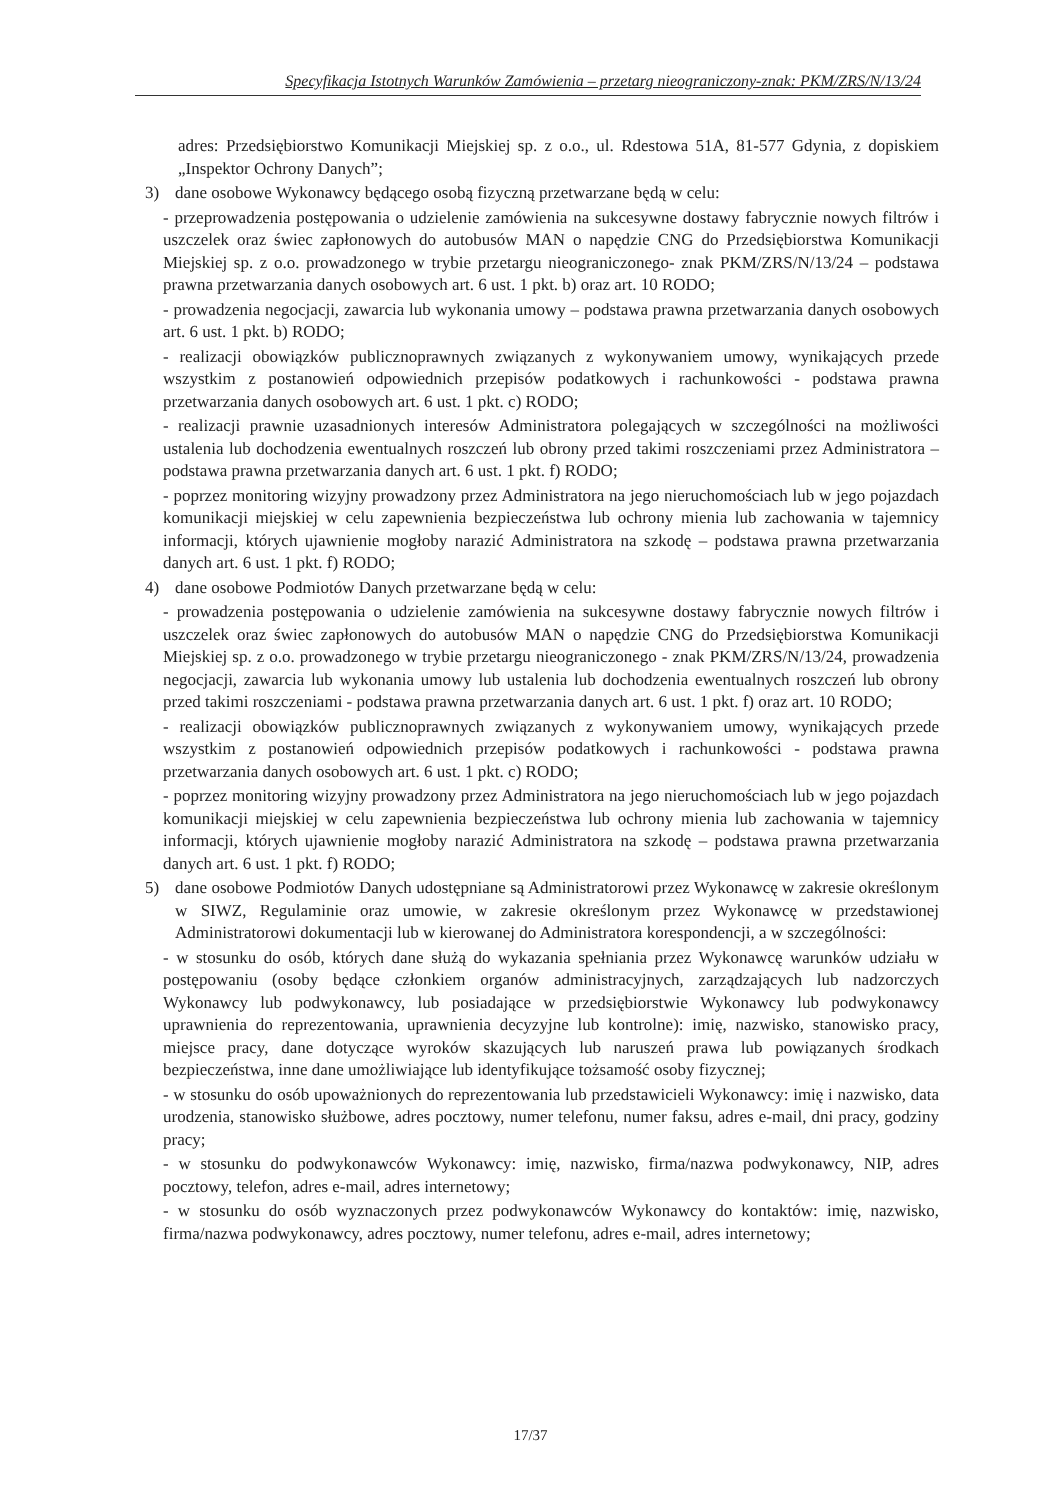Specyfikacja Istotnych Warunków Zamówienia – przetarg nieograniczony-znak: PKM/ZRS/N/13/24
adres: Przedsiębiorstwo Komunikacji Miejskiej sp. z o.o., ul. Rdestowa 51A, 81-577 Gdynia, z dopiskiem „Inspektor Ochrony Danych”;
3) dane osobowe Wykonawcy będącego osobą fizyczną przetwarzane będą w celu:
- przeprowadzenia postępowania o udzielenie zamówienia na sukcesywne dostawy fabrycznie nowych filtrów i uszczelek oraz świec zapłonowych do autobusów MAN o napędzie CNG do Przedsiębiorstwa Komunikacji Miejskiej sp. z o.o. prowadzonego w trybie przetargu nieograniczonego- znak PKM/ZRS/N/13/24 – podstawa prawna przetwarzania danych osobowych art. 6 ust. 1 pkt. b) oraz art. 10 RODO;
- prowadzenia negocjacji, zawarcia lub wykonania umowy – podstawa prawna przetwarzania danych osobowych art. 6 ust. 1 pkt. b) RODO;
- realizacji obowiązków publicznoprawnych związanych z wykonywaniem umowy, wynikających przede wszystkim z postanowień odpowiednich przepisów podatkowych i rachunkowości - podstawa prawna przetwarzania danych osobowych art. 6 ust. 1 pkt. c) RODO;
- realizacji prawnie uzasadnionych interesów Administratora polegających w szczególności na możliwości ustalenia lub dochodzenia ewentualnych roszczeń lub obrony przed takimi roszczeniami przez Administratora – podstawa prawna przetwarzania danych art. 6 ust. 1 pkt. f) RODO;
- poprzez monitoring wizyjny prowadzony przez Administratora na jego nieruchomościach lub w jego pojazdach komunikacji miejskiej w celu zapewnienia bezpieczeństwa lub ochrony mienia lub zachowania w tajemnicy informacji, których ujawnienie mogłoby narazić Administratora na szkodę – podstawa prawna przetwarzania danych art. 6 ust. 1 pkt. f) RODO;
4) dane osobowe Podmiotów Danych przetwarzane będą w celu:
- prowadzenia postępowania o udzielenie zamówienia na sukcesywne dostawy fabrycznie nowych filtrów i uszczelek oraz świec zapłonowych do autobusów MAN o napędzie CNG do Przedsiębiorstwa Komunikacji Miejskiej sp. z o.o. prowadzonego w trybie przetargu nieograniczonego - znak PKM/ZRS/N/13/24, prowadzenia negocjacji, zawarcia lub wykonania umowy lub ustalenia lub dochodzenia ewentualnych roszczeń lub obrony przed takimi roszczeniami - podstawa prawna przetwarzania danych art. 6 ust. 1 pkt. f) oraz art. 10 RODO;
- realizacji obowiązków publicznoprawnych związanych z wykonywaniem umowy, wynikających przede wszystkim z postanowień odpowiednich przepisów podatkowych i rachunkowości - podstawa prawna przetwarzania danych osobowych art. 6 ust. 1 pkt. c) RODO;
- poprzez monitoring wizyjny prowadzony przez Administratora na jego nieruchomościach lub w jego pojazdach komunikacji miejskiej w celu zapewnienia bezpieczeństwa lub ochrony mienia lub zachowania w tajemnicy informacji, których ujawnienie mogłoby narazić Administratora na szkodę – podstawa prawna przetwarzania danych art. 6 ust. 1 pkt. f) RODO;
5) dane osobowe Podmiotów Danych udostępniane są Administratorowi przez Wykonawcę w zakresie określonym w SIWZ, Regulaminie oraz umowie, w zakresie określonym przez Wykonawcę w przedstawionej Administratorowi dokumentacji lub w kierowanej do Administratora korespondencji, a w szczególności:
- w stosunku do osób, których dane służą do wykazania spełniania przez Wykonawcę warunków udziału w postępowaniu (osoby będące członkiem organów administracyjnych, zarządzających lub nadzorczych Wykonawcy lub podwykonawcy, lub posiadające w przedsiębiorstwie Wykonawcy lub podwykonawcy uprawnienia do reprezentowania, uprawnienia decyzyjne lub kontrolne): imię, nazwisko, stanowisko pracy, miejsce pracy, dane dotyczące wyroków skazujących lub naruszeń prawa lub powiązanych środkach bezpieczeństwa, inne dane umożliwiające lub identyfikujące tożsamość osoby fizycznej;
- w stosunku do osób upoważnionych do reprezentowania lub przedstawicieli Wykonawcy: imię i nazwisko, data urodzenia, stanowisko służbowe, adres pocztowy, numer telefonu, numer faksu, adres e-mail, dni pracy, godziny pracy;
- w stosunku do podwykonawców Wykonawcy: imię, nazwisko, firma/nazwa podwykonawcy, NIP, adres pocztowy, telefon, adres e-mail, adres internetowy;
- w stosunku do osób wyznaczonych przez podwykonawców Wykonawcy do kontaktów: imię, nazwisko, firma/nazwa podwykonawcy, adres pocztowy, numer telefonu, adres e-mail, adres internetowy;
17/37